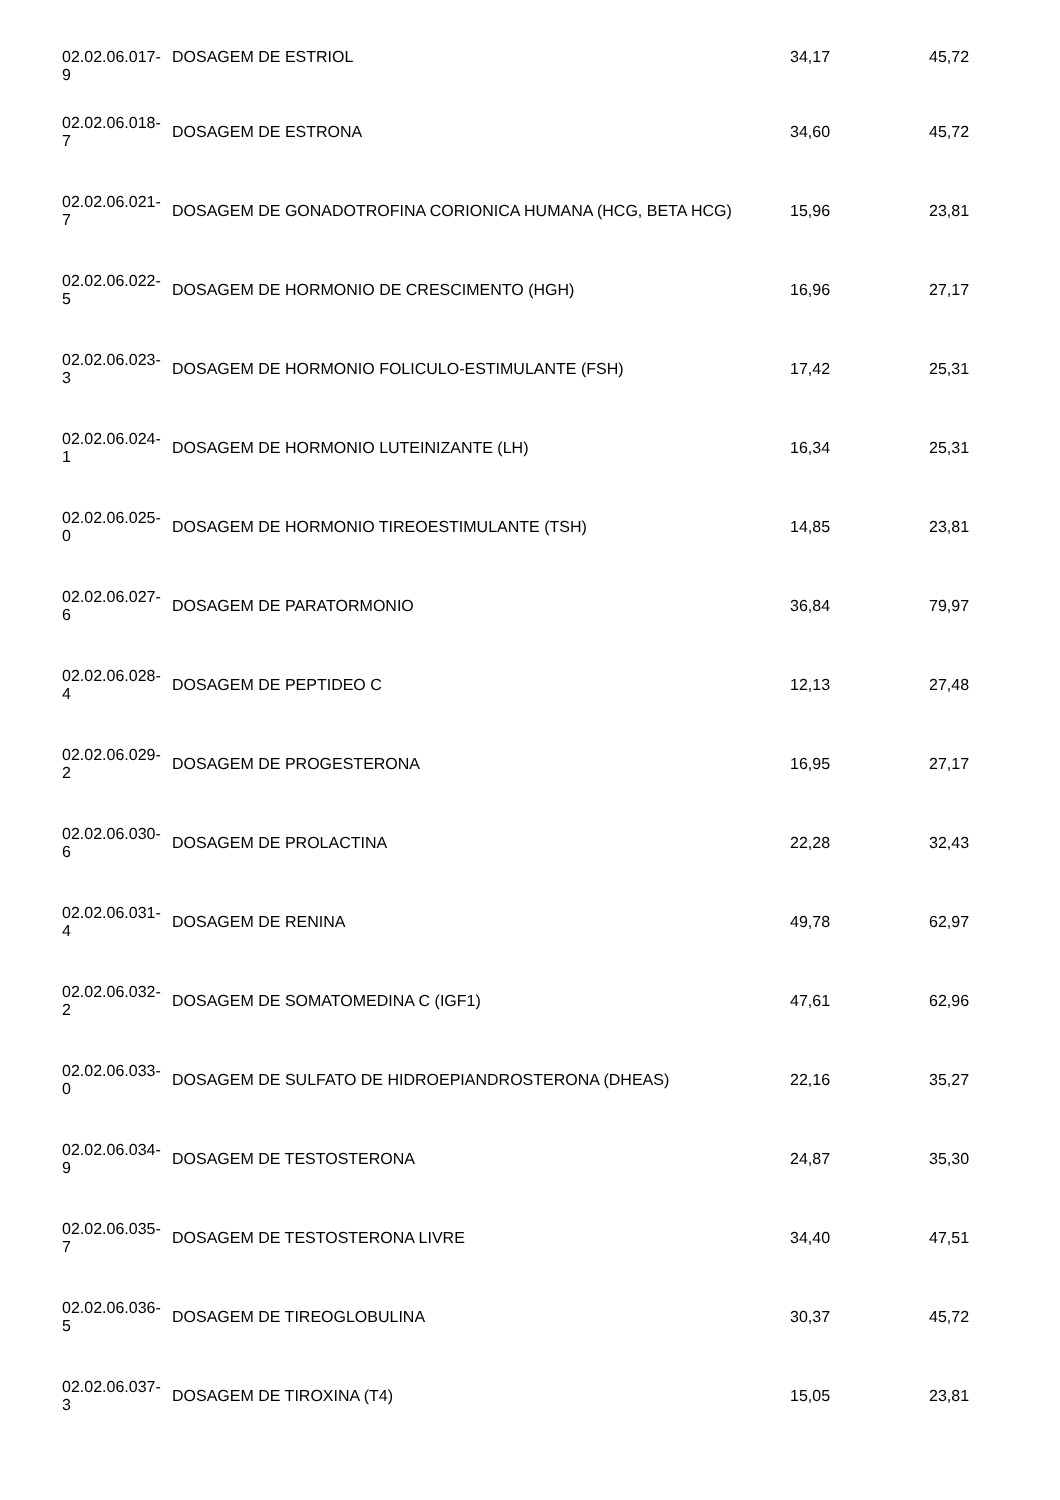| 02.02.06.017- 9 | DOSAGEM DE ESTRIOL | 34,17 | 45,72 |
| 02.02.06.018- 7 | DOSAGEM DE ESTRONA | 34,60 | 45,72 |
| 02.02.06.021- 7 | DOSAGEM DE GONADOTROFINA CORIONICA HUMANA (HCG, BETA HCG) | 15,96 | 23,81 |
| 02.02.06.022- 5 | DOSAGEM DE HORMONIO DE CRESCIMENTO (HGH) | 16,96 | 27,17 |
| 02.02.06.023- 3 | DOSAGEM DE HORMONIO FOLICULO-ESTIMULANTE (FSH) | 17,42 | 25,31 |
| 02.02.06.024- 1 | DOSAGEM DE HORMONIO LUTEINIZANTE (LH) | 16,34 | 25,31 |
| 02.02.06.025- 0 | DOSAGEM DE HORMONIO TIREOESTIMULANTE (TSH) | 14,85 | 23,81 |
| 02.02.06.027- 6 | DOSAGEM DE PARATORMONIO | 36,84 | 79,97 |
| 02.02.06.028- 4 | DOSAGEM DE PEPTIDEO C | 12,13 | 27,48 |
| 02.02.06.029- 2 | DOSAGEM DE PROGESTERONA | 16,95 | 27,17 |
| 02.02.06.030- 6 | DOSAGEM DE PROLACTINA | 22,28 | 32,43 |
| 02.02.06.031- 4 | DOSAGEM DE RENINA | 49,78 | 62,97 |
| 02.02.06.032- 2 | DOSAGEM DE SOMATOMEDINA C (IGF1) | 47,61 | 62,96 |
| 02.02.06.033- 0 | DOSAGEM DE SULFATO DE HIDROEPIANDROSTERONA (DHEAS) | 22,16 | 35,27 |
| 02.02.06.034- 9 | DOSAGEM DE TESTOSTERONA | 24,87 | 35,30 |
| 02.02.06.035- 7 | DOSAGEM DE TESTOSTERONA LIVRE | 34,40 | 47,51 |
| 02.02.06.036- 5 | DOSAGEM DE TIREOGLOBULINA | 30,37 | 45,72 |
| 02.02.06.037- 3 | DOSAGEM DE TIROXINA (T4) | 15,05 | 23,81 |